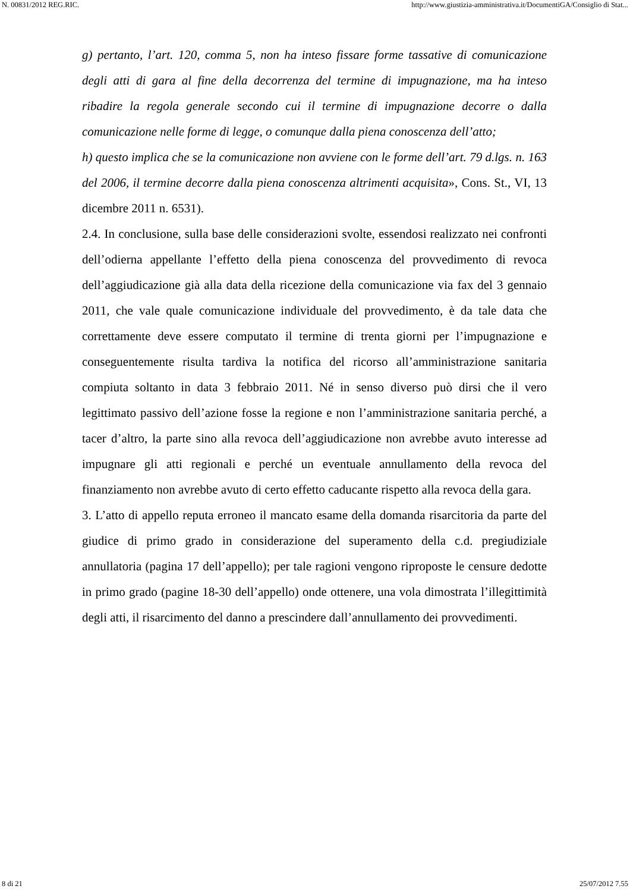N. 00831/2012 REG.RIC. http://www.giustizia-amministrativa.it/DocumentiGA/Consiglio di Stat...
g) pertanto, l’art. 120, comma 5, non ha inteso fissare forme tassative di comunicazione degli atti di gara al fine della decorrenza del termine di impugnazione, ma ha inteso ribadire la regola generale secondo cui il termine di impugnazione decorre o dalla comunicazione nelle forme di legge, o comunque dalla piena conoscenza dell’atto;
h) questo implica che se la comunicazione non avviene con le forme dell’art. 79 d.lgs. n. 163 del 2006, il termine decorre dalla piena conoscenza altrimenti acquisita», Cons. St., VI, 13 dicembre 2011 n. 6531).
2.4. In conclusione, sulla base delle considerazioni svolte, essendosi realizzato nei confronti dell’odierna appellante l’effetto della piena conoscenza del provvedimento di revoca dell’aggiudicazione già alla data della ricezione della comunicazione via fax del 3 gennaio 2011, che vale quale comunicazione individuale del provvedimento, è da tale data che correttamente deve essere computato il termine di trenta giorni per l’impugnazione e conseguentemente risulta tardiva la notifica del ricorso all’amministrazione sanitaria compiuta soltanto in data 3 febbraio 2011. Né in senso diverso può dirsi che il vero legittimato passivo dell’azione fosse la regione e non l’amministrazione sanitaria perché, a tacer d’altro, la parte sino alla revoca dell’aggiudicazione non avrebbe avuto interesse ad impugnare gli atti regionali e perché un eventuale annullamento della revoca del finanziamento non avrebbe avuto di certo effetto caducante rispetto alla revoca della gara.
3. L’atto di appello reputa erroneo il mancato esame della domanda risarcitoria da parte del giudice di primo grado in considerazione del superamento della c.d. pregiudiziale annullatoria (pagina 17 dell’appello); per tale ragioni vengono riproposte le censure dedotte in primo grado (pagine 18-30 dell’appello) onde ottenere, una vola dimostrata l’illegittimità degli atti, il risarcimento del danno a prescindere dall’annullamento dei provvedimenti.
8 di 21 25/07/2012 7.55